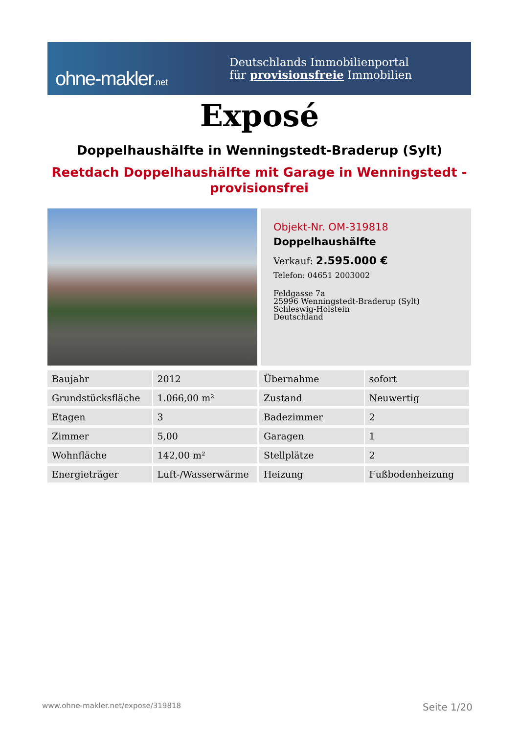ohne-makler.net
Deutschlands Immobilienportal
für provisionsfreie Immobilien
Exposé
Doppelhaushälfte in Wenningstedt-Braderup (Sylt)
Reetdach Doppelhaushälfte mit Garage in Wenningstedt - provisionsfrei
Objekt-Nr. OM-319818
Doppelhaushälfte
Verkauf: 2.595.000 €
Telefon: 04651 2003002
Feldgasse 7a
25996 Wenningstedt-Braderup (Sylt)
Schleswig-Holstein
Deutschland
| Baujahr | 2012 | | Übernahme | sofort |
| Grundstücksfläche | 1.066,00 m² | | Zustand | Neuwertig |
| Etagen | 3 | | Badezimmer | 2 |
| Zimmer | 5,00 | | Garagen | 1 |
| Wohnfläche | 142,00 m² | | Stellplätze | 2 |
| Energieträger | Luft-/Wasserwärme | | Heizung | Fußbodenheizung |
www.ohne-makler.net/expose/319818 Seite 1/20